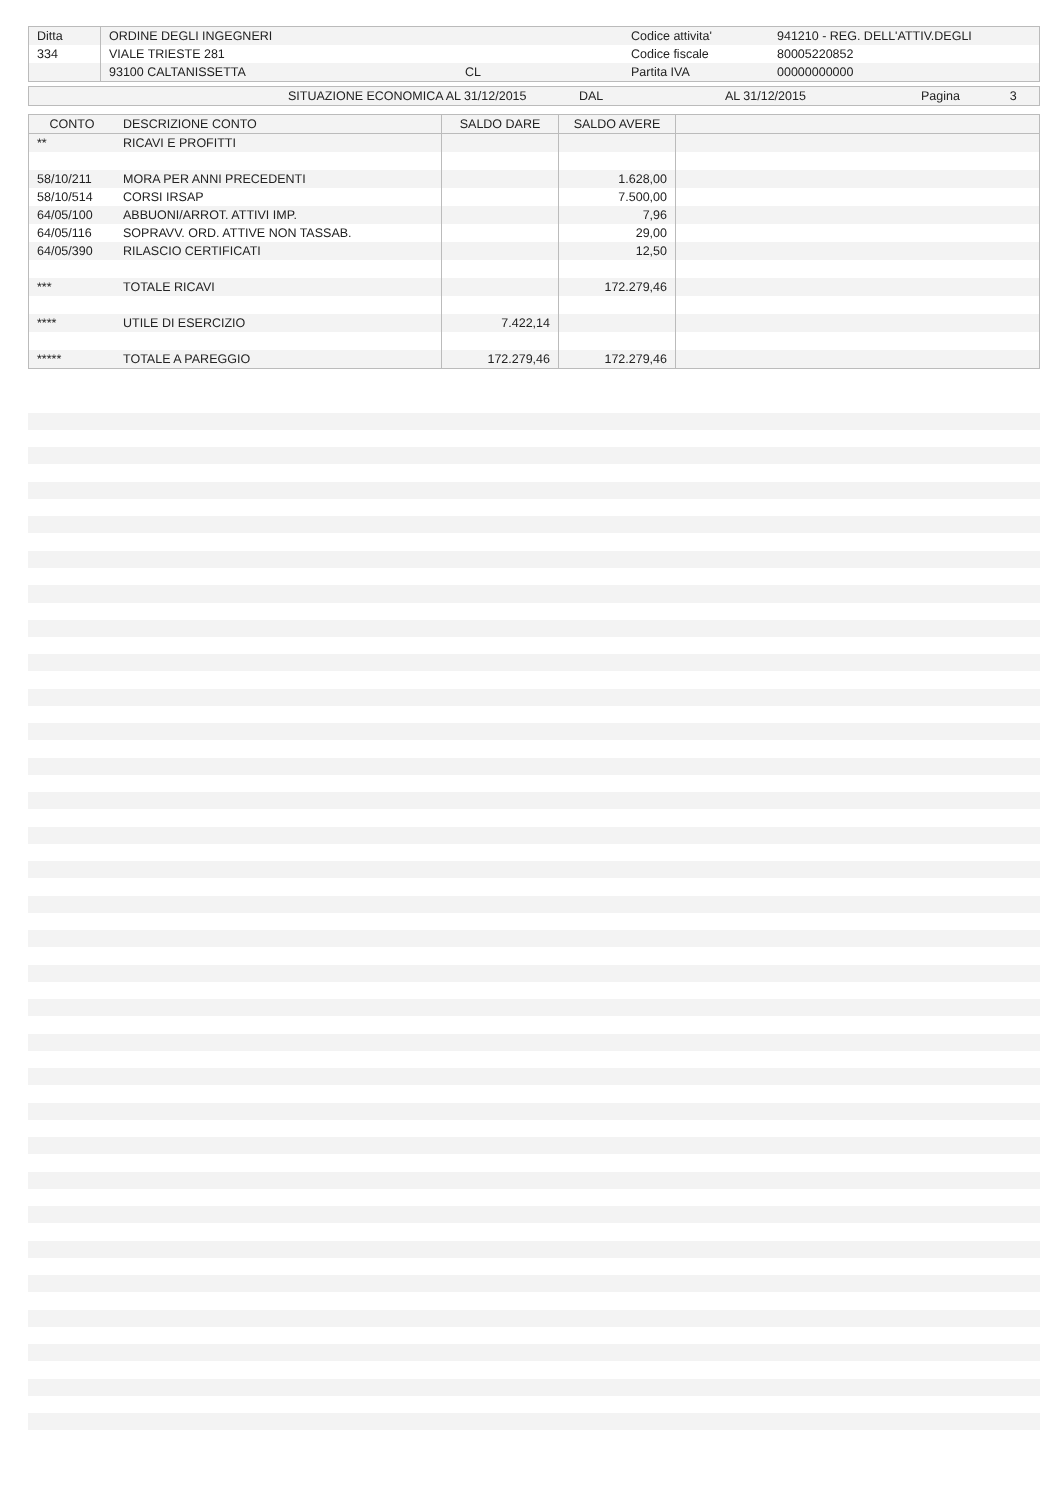| Ditta | ORDINE DEGLI INGEGNERI | | Codice attivita' | 941210 - REG. DELL'ATTIV.DEGLI |
| 334 | VIALE TRIESTE 281 | | Codice fiscale | 80005220852 |
| | 93100 CALTANISSETTA | CL | Partita IVA | 00000000000 |
| | SITUAZIONE ECONOMICA AL 31/12/2015 | DAL | AL 31/12/2015 | Pagina | 3 |
| CONTO | DESCRIZIONE CONTO | SALDO DARE | SALDO AVERE | |
| --- | --- | --- | --- | --- |
| ** | RICAVI E PROFITTI | | | |
| 58/10/211 | MORA PER ANNI PRECEDENTI | | 1.628,00 | |
| 58/10/514 | CORSI IRSAP | | 7.500,00 | |
| 64/05/100 | ABBUONI/ARROT. ATTIVI IMP. | | 7,96 | |
| 64/05/116 | SOPRAVV. ORD. ATTIVE NON TASSAB. | | 29,00 | |
| 64/05/390 | RILASCIO CERTIFICATI | | 12,50 | |
| *** | TOTALE RICAVI | | 172.279,46 | |
| **** | UTILE DI ESERCIZIO | 7.422,14 | | |
| ***** | TOTALE A PAREGGIO | 172.279,46 | 172.279,46 | |